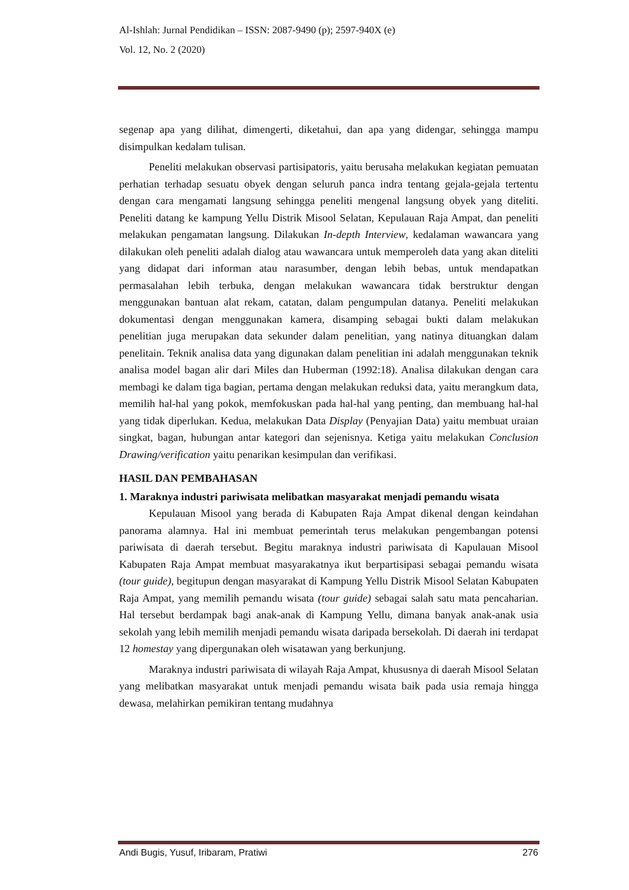Al-Ishlah: Jurnal Pendidikan – ISSN: 2087-9490 (p); 2597-940X (e)
Vol. 12, No. 2 (2020)
segenap apa yang dilihat, dimengerti, diketahui, dan apa yang didengar, sehingga mampu disimpulkan kedalam tulisan.
Peneliti melakukan observasi partisipatoris, yaitu berusaha melakukan kegiatan pemuatan perhatian terhadap sesuatu obyek dengan seluruh panca indra tentang gejala-gejala tertentu dengan cara mengamati langsung sehingga peneliti mengenal langsung obyek yang diteliti. Peneliti datang ke kampung Yellu Distrik Misool Selatan, Kepulauan Raja Ampat, dan peneliti melakukan pengamatan langsung. Dilakukan In-depth Interview, kedalaman wawancara yang dilakukan oleh peneliti adalah dialog atau wawancara untuk memperoleh data yang akan diteliti yang didapat dari informan atau narasumber, dengan lebih bebas, untuk mendapatkan permasalahan lebih terbuka, dengan melakukan wawancara tidak berstruktur dengan menggunakan bantuan alat rekam, catatan, dalam pengumpulan datanya. Peneliti melakukan dokumentasi dengan menggunakan kamera, disamping sebagai bukti dalam melakukan penelitian juga merupakan data sekunder dalam penelitian, yang natinya dituangkan dalam penelitain. Teknik analisa data yang digunakan dalam penelitian ini adalah menggunakan teknik analisa model bagan alir dari Miles dan Huberman (1992:18). Analisa dilakukan dengan cara membagi ke dalam tiga bagian, pertama dengan melakukan reduksi data, yaitu merangkum data, memilih hal-hal yang pokok, memfokuskan pada hal-hal yang penting, dan membuang hal-hal yang tidak diperlukan. Kedua, melakukan Data Display (Penyajian Data) yaitu membuat uraian singkat, bagan, hubungan antar kategori dan sejenisnya. Ketiga yaitu melakukan Conclusion Drawing/verification yaitu penarikan kesimpulan dan verifikasi.
HASIL DAN PEMBAHASAN
1. Maraknya industri pariwisata melibatkan masyarakat menjadi pemandu wisata
Kepulauan Misool yang berada di Kabupaten Raja Ampat dikenal dengan keindahan panorama alamnya. Hal ini membuat pemerintah terus melakukan pengembangan potensi pariwisata di daerah tersebut. Begitu maraknya industri pariwisata di Kapulauan Misool Kabupaten Raja Ampat membuat masyarakatnya ikut berpartisipasi sebagai pemandu wisata (tour guide), begitupun dengan masyarakat di Kampung Yellu Distrik Misool Selatan Kabupaten Raja Ampat, yang memilih pemandu wisata (tour guide) sebagai salah satu mata pencaharian. Hal tersebut berdampak bagi anak-anak di Kampung Yellu, dimana banyak anak-anak usia sekolah yang lebih memilih menjadi pemandu wisata daripada bersekolah. Di daerah ini terdapat 12 homestay yang dipergunakan oleh wisatawan yang berkunjung.
Maraknya industri pariwisata di wilayah Raja Ampat, khususnya di daerah Misool Selatan yang melibatkan masyarakat untuk menjadi pemandu wisata baik pada usia remaja hingga dewasa, melahirkan pemikiran tentang mudahnya
Andi Bugis, Yusuf, Iribaram, Pratiwi 276